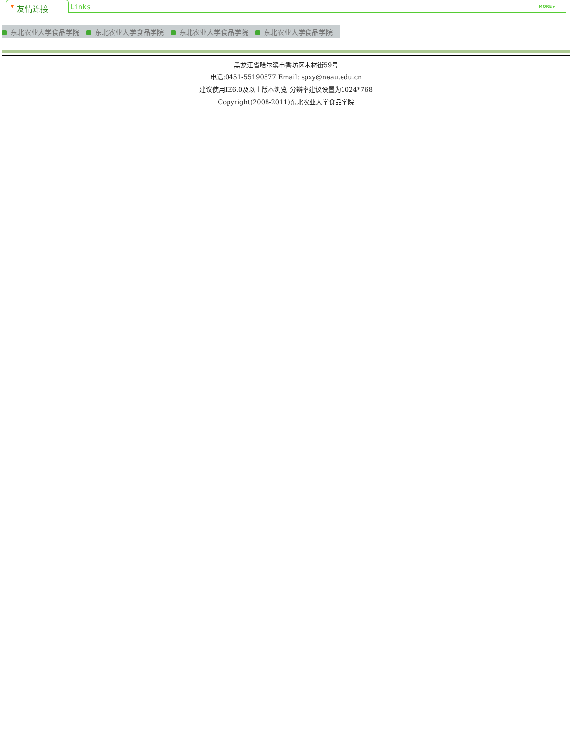▼ 友情连接 Links MORE ▸
东北农业大学食品学院 东北农业大学食品学院 东北农业大学食品学院 东北农业大学食品学院
黑龙江省哈尔滨市香坊区木材街59号
电话:0451-55190577 Email: spxy@neau.edu.cn
建议使用IE6.0及以上版本浏览 分辨率建议设置为1024*768
Copyright(2008-2011)东北农业大学食品学院